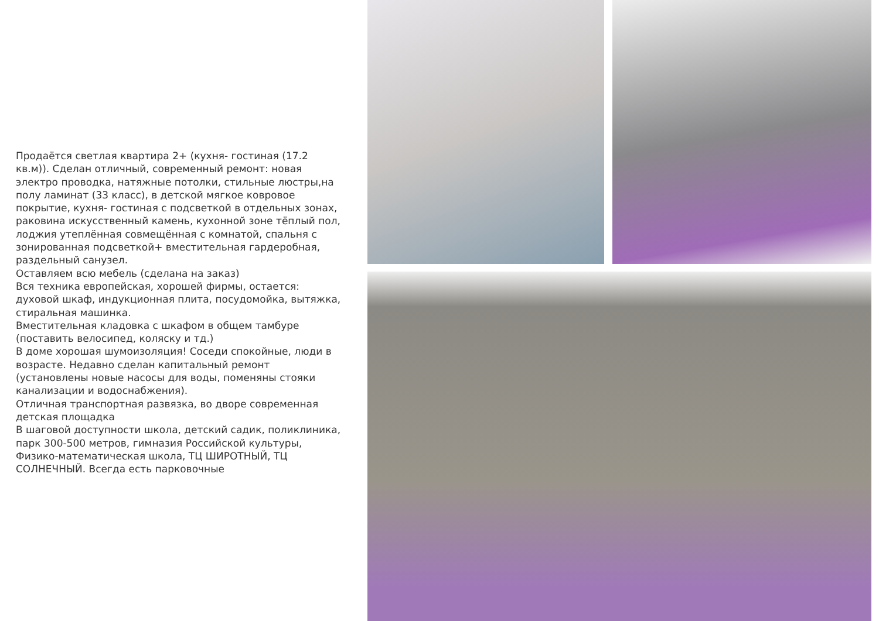Продаётся светлая квартира 2+ (кухня- гостиная (17.2 кв.м)). Сделан отличный, современный ремонт: новая электро проводка, натяжные потолки, стильные люстры,на полу ламинат (33 класс), в детской мягкое ковровое покрытие, кухня- гостиная с подсветкой в отдельных зонах, раковина искусственный камень, кухонной зоне тёплый пол, лоджия утеплённая совмещённая с комнатой, спальня с зонированная подсветкой+ вместительная гардеробная, раздельный санузел.
Оставляем всю мебель (сделана на заказ)
Вся техника европейская, хорошей фирмы, остается: духовой шкаф, индукционная плита, посудомойка, вытяжка, стиральная машинка.
Вместительная кладовка с шкафом в общем тамбуре (поставить велосипед, коляску и тд.)
В доме хорошая шумоизоляция! Соседи спокойные, люди в возрасте. Недавно сделан капитальный ремонт (установлены новые насосы для воды, поменяны стояки канализации и водоснабжения).
Отличная транспортная развязка, во дворе современная детская площадка
В шаговой доступности школа, детский садик, поликлиника, парк 300-500 метров, гимназия Российской культуры, Физико-математическая школа, ТЦ ШИРОТНЫЙ, ТЦ СОЛНЕЧНЫЙ. Всегда есть парковочные